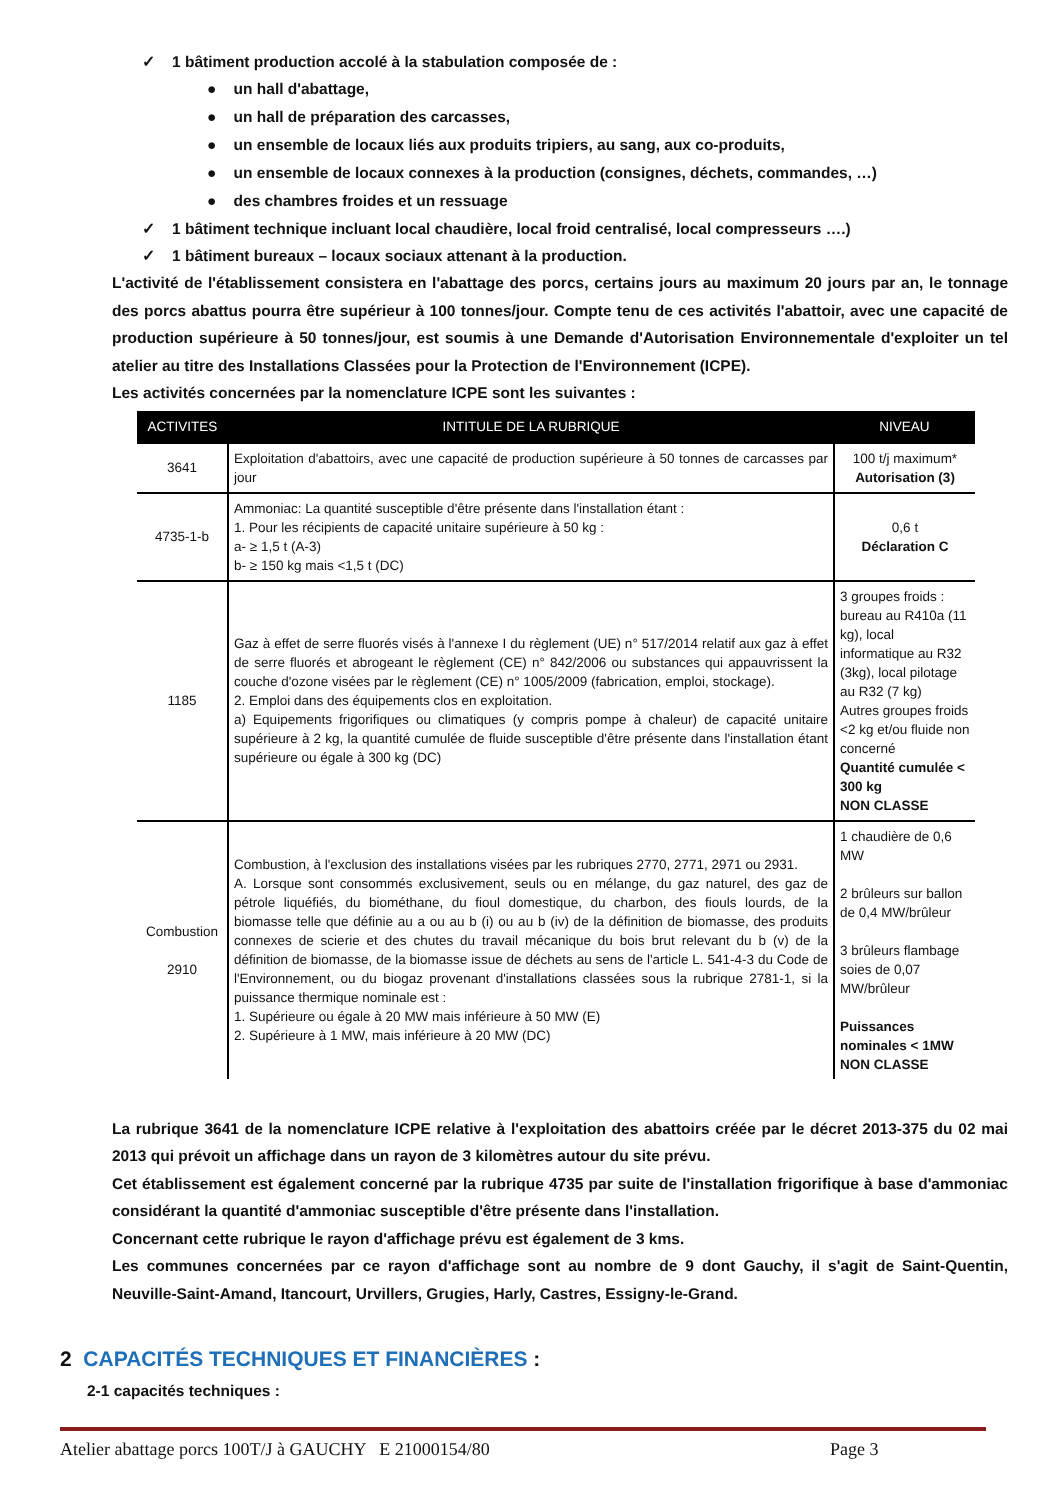✓ 1 bâtiment production accolé à la stabulation composée de :
● un hall d'abattage,
● un hall de préparation des carcasses,
● un ensemble de locaux liés aux produits tripiers, au sang, aux co-produits,
● un ensemble de locaux connexes à la production (consignes, déchets, commandes, …)
● des chambres froides et un ressuage
✓ 1 bâtiment technique incluant local chaudière, local froid centralisé, local compresseurs ….)
✓ 1 bâtiment bureaux – locaux sociaux attenant à la production.
L'activité de l'établissement consistera en l'abattage des porcs, certains jours au maximum 20 jours par an, le tonnage des porcs abattus pourra être supérieur à 100 tonnes/jour. Compte tenu de ces activités l'abattoir, avec une capacité de production supérieure à 50 tonnes/jour, est soumis à une Demande d'Autorisation Environnementale d'exploiter un tel atelier au titre des Installations Classées pour la Protection de l'Environnement (ICPE).
Les activités concernées par la nomenclature ICPE sont les suivantes :
| ACTIVITES | INTITULE DE LA RUBRIQUE | NIVEAU |
| --- | --- | --- |
| 3641 | Exploitation d'abattoirs, avec une capacité de production supérieure à 50 tonnes de carcasses par jour | 100 t/j maximum* Autorisation (3) |
| 4735-1-b | Ammoniac: La quantité susceptible d'être présente dans l'installation étant : 1. Pour les récipients de capacité unitaire supérieure à 50 kg : a- ≥ 1,5 t (A-3) b- ≥ 150 kg mais <1,5 t (DC) | 0,6 t Déclaration C |
| 1185 | Gaz à effet de serre fluorés visés à l'annexe I du règlement (UE) n° 517/2014 relatif aux gaz à effet de serre fluorés et abrogeant le règlement (CE) n° 842/2006 ou substances qui appauvrissent la couche d'ozone visées par le règlement (CE) n° 1005/2009 (fabrication, emploi, stockage). 2. Emploi dans des équipements clos en exploitation. a) Equipements frigorifiques ou climatiques (y compris pompe à chaleur) de capacité unitaire supérieure à 2 kg, la quantité cumulée de fluide susceptible d'être présente dans l'installation étant supérieure ou égale à 300 kg (DC) | 3 groupes froids : bureau au R410a (11 kg), local informatique au R32 (3kg), local pilotage au R32 (7 kg) Autres groupes froids <2 kg et/ou fluide non concerné Quantité cumulée < 300 kg NON CLASSE |
| Combustion 2910 | Combustion, à l'exclusion des installations visées par les rubriques 2770, 2771, 2971 ou 2931. A. Lorsque sont consommés exclusivement, seuls ou en mélange, du gaz naturel, des gaz de pétrole liquéfiés, du biométhane, du fioul domestique, du charbon, des fiouls lourds, de la biomasse telle que définie au a ou au b (i) ou au b (iv) de la définition de biomasse, des produits connexes de scierie et des chutes du travail mécanique du bois brut relevant du b (v) de la définition de biomasse, de la biomasse issue de déchets au sens de l'article L. 541-4-3 du Code de l'Environnement, ou du biogaz provenant d'installations classées sous la rubrique 2781-1, si la puissance thermique nominale est : 1. Supérieure ou égale à 20 MW mais inférieure à 50 MW (E) 2. Supérieure à 1 MW, mais inférieure à 20 MW (DC) | 1 chaudière de 0,6 MW 2 brûleurs sur ballon de 0,4 MW/brûleur 3 brûleurs flambage soies de 0,07 MW/brûleur Puissances nominales < 1MW NON CLASSE |
La rubrique 3641 de la nomenclature ICPE relative à l'exploitation des abattoirs créée par le décret 2013-375 du 02 mai 2013 qui prévoit un affichage dans un rayon de 3 kilomètres autour du site prévu.
Cet établissement est également concerné par la rubrique 4735 par suite de l'installation frigorifique à base d'ammoniac considérant la quantité d'ammoniac susceptible d'être présente dans l'installation.
Concernant cette rubrique le rayon d'affichage prévu est également de 3 kms.
Les communes concernées par ce rayon d'affichage sont au nombre de 9 dont Gauchy, il s'agit de Saint-Quentin, Neuville-Saint-Amand, Itancourt, Urvillers, Grugies, Harly, Castres, Essigny-le-Grand.
2 CAPACITÉS TECHNIQUES ET FINANCIÈRES :
2-1 capacités techniques :
Atelier abattage porcs 100T/J à GAUCHY E 21000154/80 Page 3